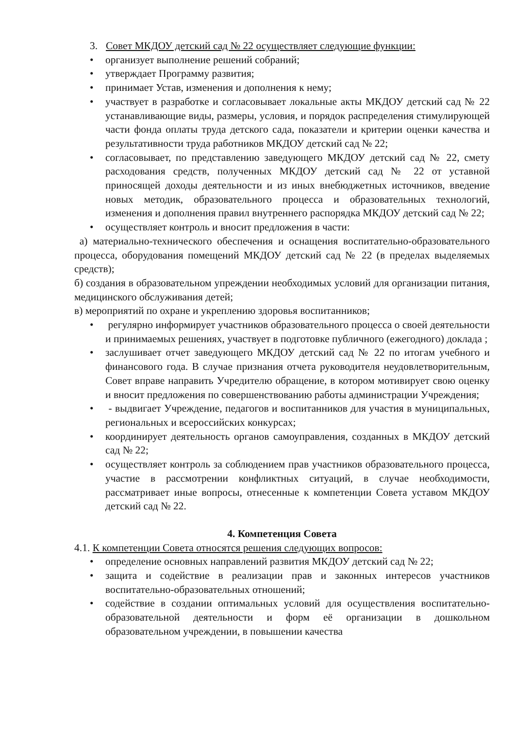3. Совет МКДОУ детский сад № 22 осуществляет следующие функции:
• организует выполнение решений собраний;
• утверждает Программу развития;
• принимает Устав, изменения и дополнения к нему;
• участвует в разработке и согласовывает локальные акты МКДОУ детский сад № 22 устанавливающие виды, размеры, условия, и порядок распределения стимулирующей части фонда оплаты труда детского сада, показатели и критерии оценки качества и результативности труда работников МКДОУ детский сад № 22;
• согласовывает, по представлению заведующего МКДОУ детский сад № 22, смету расходования средств, полученных МКДОУ детский сад № 22 от уставной приносящей доходы деятельности и из иных внебюджетных источников, введение новых методик, образовательного процесса и образовательных технологий, изменения и дополнения правил внутреннего распорядка МКДОУ детский сад № 22;
• осуществляет контроль и вносит предложения в части:
а) материально-технического обеспечения и оснащения воспитательно-образовательного процесса, оборудования помещений МКДОУ детский сад № 22 (в пределах выделяемых средств);
б) создания в образовательном упреждении необходимых условий для организации питания, медицинского обслуживания детей;
в) мероприятий по охране и укреплению здоровья воспитанников;
• регулярно информирует участников образовательного процесса о своей деятельности и принимаемых решениях, участвует в подготовке публичного (ежегодного) доклада ;
• заслушивает отчет заведующего МКДОУ детский сад № 22 по итогам учебного и финансового года. В случае признания отчета руководителя неудовлетворительным, Совет вправе направить Учредителю обращение, в котором мотивирует свою оценку и вносит предложения по совершенствованию работы администрации Учреждения;
• - выдвигает Учреждение, педагогов и воспитанников для участия в муниципальных, региональных и всероссийских конкурсах;
• координирует деятельность органов самоуправления, созданных в МКДОУ детский сад № 22;
• осуществляет контроль за соблюдением прав участников образовательного процесса, участие в рассмотрении конфликтных ситуаций, в случае необходимости, рассматривает иные вопросы, отнесенные к компетенции Совета уставом МКДОУ детский сад № 22.
4. Компетенция Совета
4.1. К компетенции Совета относятся решения следующих вопросов:
• определение основных направлений развития МКДОУ детский сад № 22;
• защита и содействие в реализации прав и законных интересов участников воспитательно-образовательных отношений;
• содействие в создании оптимальных условий для осуществления воспитательно-образовательной деятельности и форм её организации в дошкольном образовательном учреждении, в повышении качества